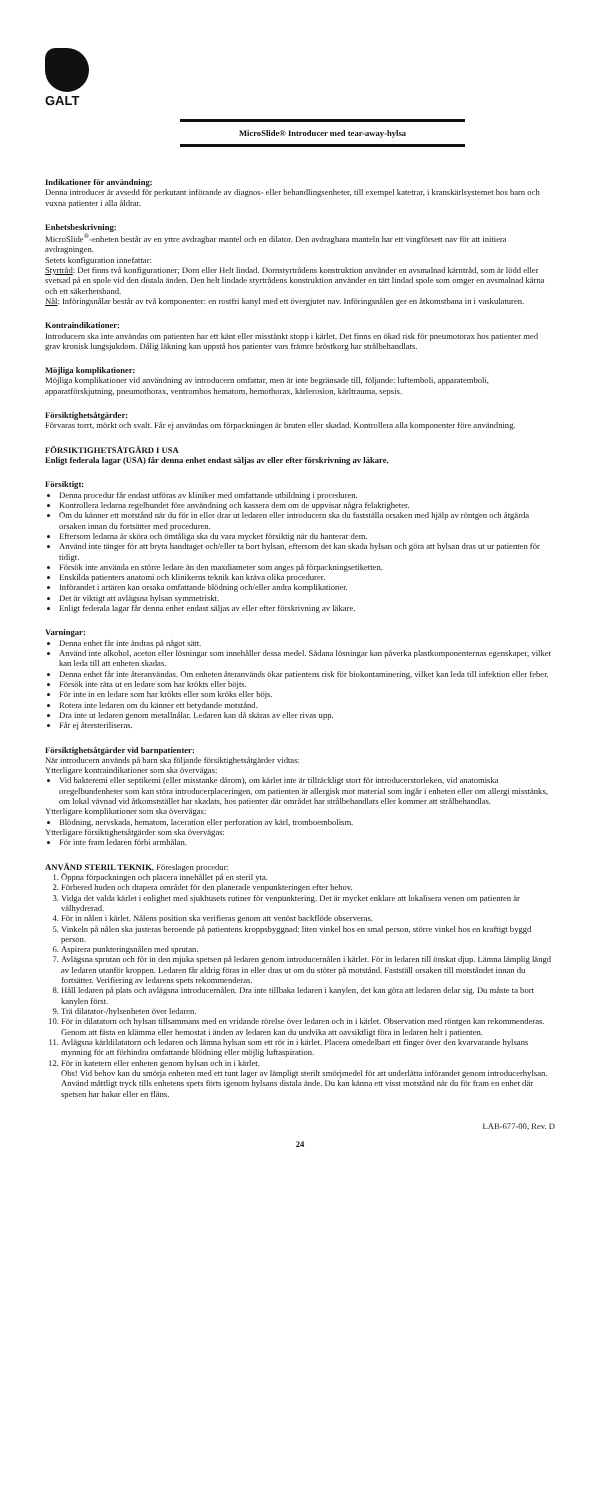GALT
MicroSlide® Introducer med tear-away-hylsa
Indikationer för användning:
Denna introducer är avsedd för perkutant införande av diagnos- eller behandlingsenheter, till exempel katetrar, i kranskärlsystemet hos barn och vuxna patienter i alla åldrar.
Enhetsbeskrivning:
MicroSlide<sup>®</sup>-enheten består av en yttre avdragbar mantel och en dilator. Den avdragbara manteln har ett vingförsett nav för att initiera avdragningen.
Setets konfiguration innefattar:
Styrtråd: Det finns två konfigurationer; Dorn eller Helt lindad. Dornstyrtrådens konstruktion använder en avsmalnad kärntråd, som är lödd eller svetsad på en spole vid den distala änden. Den helt lindade styrtrådens konstruktion använder en tätt lindad spole som omger en avsmalnad kärna och ett säkerhetsband.
Nål: Införingsnålar består av två komponenter: en rostfri kanyl med ett övergjutet nav. Införingsnålen ger en åtkomstbana in i vaskulaturen.
Kontraindikationer:
Introducern ska inte användas om patienten har ett känt eller misstänkt stopp i kärlet. Det finns en ökad risk för pneumotorax hos patienter med grav kronisk lungsjukdom. Dålig läkning kan uppstå hos patienter vars främre bröstkorg har strålbehandlats.
Möjliga komplikationer:
Möjliga komplikationer vid användning av introducern omfattar, men är inte begränsade till, följande: luftemboli, apparatemboli, apparatförskjutning, pneumothorax, ventrombos hematom, hemothorax, kärlerosion, kärltrauma, sepsis.
Försiktighetsåtgärder:
Förvaras torrt, mörkt och svalt. Får ej användas om förpackningen är bruten eller skadad. Kontrollera alla komponenter före användning.
FÖRSIKTIGHETSÅTGÄRD I USA
Enligt federala lagar (USA) får denna enhet endast säljas av eller efter förskrivning av läkare.
Försiktigt:
Denna procedur får endast utföras av kliniker med omfattande utbildning i proceduren.
Kontrollera ledarna regelbundet före användning och kassera dem om de uppvisar några felaktigheter.
Om du känner ett motstånd när du för in eller drar ut ledaren eller introducern ska du fastställa orsaken med hjälp av röntgen och åtgärda orsaken innan du fortsätter med proceduren.
Eftersom ledarna är sköra och ömtåliga ska du vara mycket försiktig när du hanterar dem.
Använd inte tänger för att bryta handtaget och/eller ta bort hylsan, eftersom det kan skada hylsan och göra att hylsan dras ut ur patienten för tidigt.
Försök inte använda en större ledare än den maxdiameter som anges på förpackningsetiketten.
Enskilda patienters anatomi och klinikerns teknik kan kräva olika procedurer.
Införandet i artären kan orsaka omfattande blödning och/eller andra komplikationer.
Det är viktigt att avlägsna hylsan symmetriskt.
Enligt federala lagar får denna enhet endast säljas av eller efter förskrivning av läkare.
Varningar:
Denna enhet får inte ändras på något sätt.
Använd inte alkohol, aceton eller lösningar som innehåller dessa medel. Sådana lösningar kan påverka plastkomponenternas egenskaper, vilket kan leda till att enheten skadas.
Denna enhet får inte återanvändas. Om enheten återanvänds ökar patientens risk för biokontaminering, vilket kan leda till infektion eller feber.
Försök inte räta ut en ledare som har krökts eller böjts.
För inte in en ledare som har krökts eller som kröks eller böjs.
Rotera inte ledaren om du känner ett betydande motstånd.
Dra inte ut ledaren genom metallnålar. Ledaren kan då skäras av eller rivas upp.
Får ej återsteriliseras.
Försiktighetsåtgärder vid barnpatienter:
När introducern används på barn ska följande försiktighetsåtgärder vidtas:
Ytterligare kontraindikationer som ska övervägas:
Vid bakteremi eller septikemi (eller misstanke därom), om kärlet inte är tillräckligt stort för introducerstorleken, vid anatomiska oregelbundenheter som kan störa introducerplaceringen, om patienten är allergisk mot material som ingår i enheten eller om allergi misstänks, om lokal vävnad vid åtkomststället har skadats, hos patienter där området har strålbehandlats eller kommer att strålbehandlas.
Ytterligare komplikationer som ska övervägas:
Blödning, nervskada, hematom, laceration eller perforation av kärl, tromboembolism.
Ytterligare försiktighetsåtgärder som ska övervägas:
För inte fram ledaren förbi armhålan.
ANVÄND STERIL TEKNIK. Föreslagen procedur:
1. Öppna förpackningen och placera innehållet på en steril yta.
2. Förbered huden och drapera området för den planerade venpunkteringen efter behov.
3. Vidga det valda kärlet i enlighet med sjukhusets rutiner för venpunktering. Det är mycket enklare att lokalisera venen om patienten är välhydrerad.
4. För in nålen i kärlet. Nålens position ska verifieras genom att venöst backflöde observeras.
5. Vinkeln på nålen ska justeras beroende på patientens kroppsbyggnad: liten vinkel hos en smal person, större vinkel hos en kraftigt byggd person.
6. Aspirera punkteringsnålen med sprutan.
7. Avlägsna sprutan och för in den mjuka spetsen på ledaren genom introducernålen i kärlet. För in ledaren till önskat djup. Lämna lämplig längd av ledaren utanför kroppen. Ledaren får aldrig föras in eller dras ut om du stöter på motstånd. Fastställ orsaken till motståndet innan du fortsätter. Verifiering av ledarens spets rekommenderas.
8. Håll ledaren på plats och avlägsna introducernålen. Dra inte tillbaka ledaren i kanylen, det kan göra att ledaren delar sig. Du måste ta bort kanylen först.
9. Trä dilatator-/hylsenheten över ledaren.
10. För in dilatatorn och hylsan tillsammans med en vridande rörelse över ledaren och in i kärlet. Observation med röntgen kan rekommenderas. Genom att fästa en klämma eller hemostat i änden av ledaren kan du undvika att oavsiktligt föra in ledaren helt i patienten.
11. Avlägsna kärldilatatorn och ledaren och lämna hylsan som ett rör in i kärlet. Placera omedelbart ett finger över den kvarvarande hylsans mynning för att förhindra omfattande blödning eller möjlig luftaspiration.
12. För in katetern eller enheten genom hylsan och in i kärlet.
Obs! Vid behov kan du smörja enheten med ett tunt lager av lämpligt sterilt smörjmedel för att underlätta införandet genom introducerhylsan. Använd måttligt tryck tills enhetens spets förts igenom hylsans distala ände. Du kan känna ett visst motstånd när du för fram en enhet där spetsen har hakar eller en fläns.
LAB-677-00, Rev. D
24